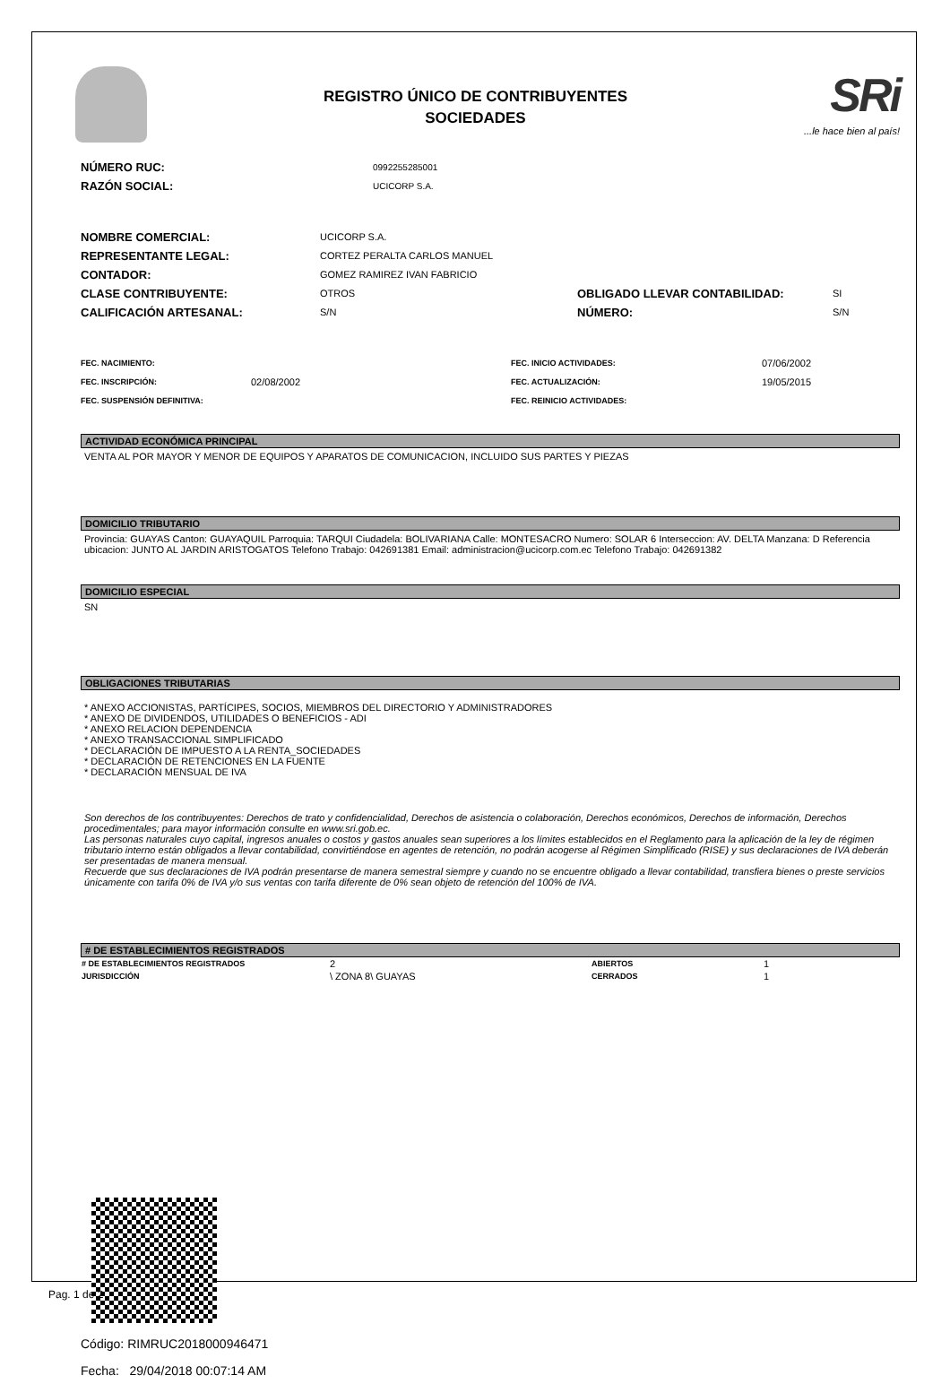REGISTRO ÚNICO DE CONTRIBUYENTES
SOCIEDADES
SRi
...le hace bien al país!
NÚMERO RUC: 0992255285001
RAZÓN SOCIAL: UCICORP S.A.
NOMBRE COMERCIAL: UCICORP S.A.
REPRESENTANTE LEGAL: CORTEZ PERALTA CARLOS MANUEL
CONTADOR: GOMEZ RAMIREZ IVAN FABRICIO
CLASE CONTRIBUYENTE: OTROS OBLIGADO LLEVAR CONTABILIDAD: SI
CALIFICACIÓN ARTESANAL: S/N NÚMERO: S/N
FEC. NACIMIENTO: FEC. INICIO ACTIVIDADES: 07/06/2002
FEC. INSCRIPCIÓN: 02/08/2002 FEC. ACTUALIZACIÓN: 19/05/2015
FEC. SUSPENSIÓN DEFINITIVA: FEC. REINICIO ACTIVIDADES:
ACTIVIDAD ECONÓMICA PRINCIPAL
VENTA AL POR MAYOR Y MENOR DE EQUIPOS Y APARATOS DE COMUNICACION, INCLUIDO SUS PARTES Y PIEZAS
DOMICILIO TRIBUTARIO
Provincia: GUAYAS Canton: GUAYAQUIL Parroquia: TARQUI Ciudadela: BOLIVARIANA Calle: MONTESACRO Numero: SOLAR 6 Interseccion: AV. DELTA Manzana: D Referencia ubicacion: JUNTO AL JARDIN ARISTOGATOS Telefono Trabajo: 042691381 Email: administracion@ucicorp.com.ec Telefono Trabajo: 042691382
DOMICILIO ESPECIAL
SN
OBLIGACIONES TRIBUTARIAS
* ANEXO ACCIONISTAS, PARTÍCIPES, SOCIOS, MIEMBROS DEL DIRECTORIO Y ADMINISTRADORES
* ANEXO DE DIVIDENDOS, UTILIDADES O BENEFICIOS - ADI
* ANEXO RELACION DEPENDENCIA
* ANEXO TRANSACCIONAL SIMPLIFICADO
* DECLARACIÓN DE IMPUESTO A LA RENTA_SOCIEDADES
* DECLARACIÓN DE RETENCIONES EN LA FUENTE
* DECLARACIÓN MENSUAL DE IVA
Son derechos de los contribuyentes: Derechos de trato y confidencialidad, Derechos de asistencia o colaboración, Derechos económicos, Derechos de información, Derechos procedimentales; para mayor información consulte en www.sri.gob.ec.
Las personas naturales cuyo capital, ingresos anuales o costos y gastos anuales sean superiores a los límites establecidos en el Reglamento para la aplicación de la ley de régimen tributario interno están obligados a llevar contabilidad, convirtiéndose en agentes de retención, no podrán acogerse al Régimen Simplificado (RISE) y sus declaraciones de IVA deberán ser presentadas de manera mensual.
Recuerde que sus declaraciones de IVA podrán presentarse de manera semestral siempre y cuando no se encuentre obligado a llevar contabilidad, transfiera bienes o preste servicios únicamente con tarifa 0% de IVA y/o sus ventas con tarifa diferente de 0% sean objeto de retención del 100% de IVA.
# DE ESTABLECIMIENTOS REGISTRADOS
| # DE ESTABLECIMIENTOS REGISTRADOS | 2 | ABIERTOS | 1 |
| JURISDICCIÓN | \ ZONA 8\ GUAYAS | CERRADOS | 1 |
Código: RIMRUC2018000946471
Fecha: 29/04/2018 00:07:14 AM
Pag. 1 de 2